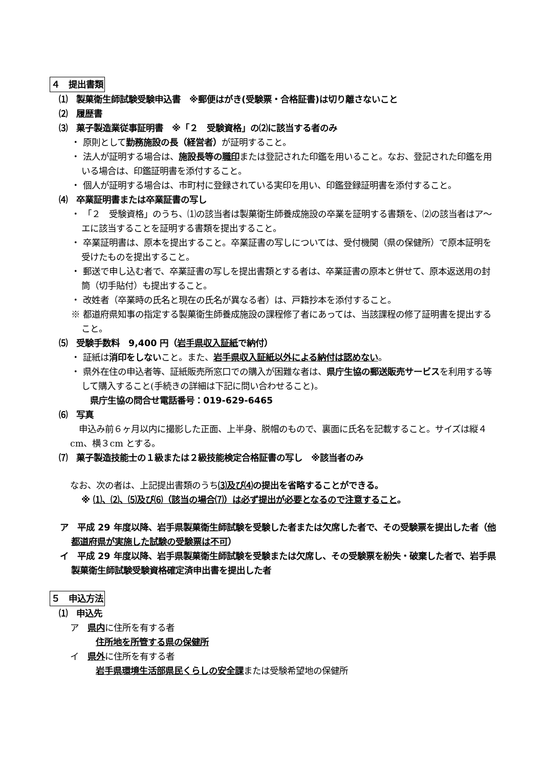４　提出書類
⑴　製菓衛生師試験受験申込書　※郵便はがき(受験票・合格証書)は切り離さないこと
⑵　履歴書
⑶　菓子製造業従事証明書　※「２　受験資格」の⑵に該当する者のみ
・ 原則として勤務施設の長（経営者）が証明すること。
・ 法人が証明する場合は、施設長等の職印または登記された印鑑を用いること。なお、登記された印鑑を用いる場合は、印鑑証明書を添付すること。
・ 個人が証明する場合は、市町村に登録されている実印を用い、印鑑登録証明書を添付すること。
⑷　卒業証明書または卒業証書の写し
・ 「２　受験資格」のうち、⑴の該当者は製菓衛生師養成施設の卒業を証明する書類を、⑵の該当者はア～エに該当することを証明する書類を提出すること。
・ 卒業証明書は、原本を提出すること。卒業証書の写しについては、受付機関（県の保健所）で原本証明を受けたものを提出すること。
・ 郵送で申し込む者で、卒業証書の写しを提出書類とする者は、卒業証書の原本と併せて、原本返送用の封筒（切手貼付）も提出すること。
・ 改姓者（卒業時の氏名と現在の氏名が異なる者）は、戸籍抄本を添付すること。
※ 都道府県知事の指定する製菓衛生師養成施設の課程修了者にあっては、当該課程の修了証明書を提出すること。
⑸　受験手数料　9,400 円（岩手県収入証紙で納付）
・ 証紙は消印をしないこと。また、岩手県収入証紙以外による納付は認めない。
・ 県外在住の申込者等、証紙販売所窓口での購入が困難な者は、県庁生協の郵送販売サービスを利用する等して購入すること(手続きの詳細は下記に問い合わせること)。
　県庁生協の問合せ電話番号：019-629-6465
⑹　写真
　申込み前６ヶ月以内に撮影した正面、上半身、脱帽のもので、裏面に氏名を記載すること。サイズは縦４cm、横３cm とする。
⑺　菓子製造技能士の１級または２級技能検定合格証書の写し　※該当者のみ
なお、次の者は、上記提出書類のうち⑶及び⑷の提出を省略することができる。
※ ⑴、⑵、⑸及び⑹（該当の場合⑺）は必ず提出が必要となるので注意すること。
ア　平成 29 年度以降、岩手県製菓衛生師試験を受験した者または欠席した者で、その受験票を提出した者（他都道府県が実施した試験の受験票は不可）
イ　平成 29 年度以降、岩手県製菓衛生師試験を受験または欠席し、その受験票を紛失・破棄した者で、岩手県製菓衛生師試験受験資格確定済申出書を提出した者
５　申込方法
⑴　申込先
ア　県内に住所を有する者
住所地を所管する県の保健所
イ　県外に住所を有する者
岩手県環境生活部県民くらしの安全課または受験希望地の保健所